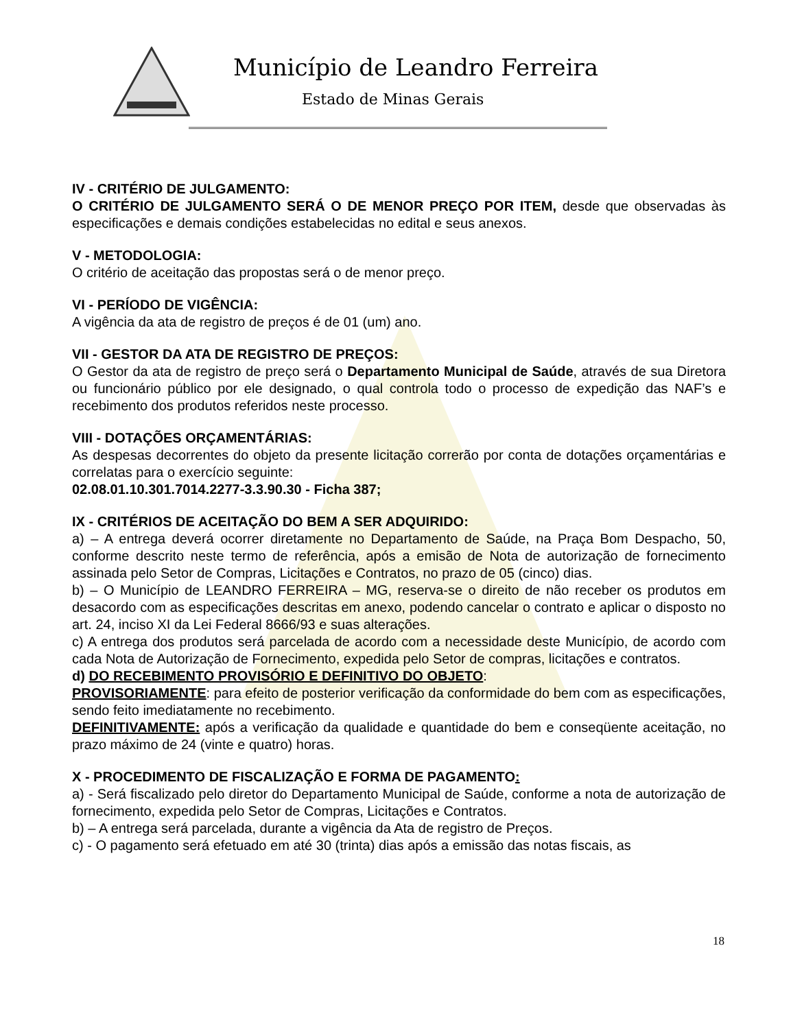Município de Leandro Ferreira
Estado de Minas Gerais
IV - CRITÉRIO DE JULGAMENTO:
O CRITÉRIO DE JULGAMENTO SERÁ O DE MENOR PREÇO POR ITEM, desde que observadas às especificações e demais condições estabelecidas no edital e seus anexos.
V - METODOLOGIA:
O critério de aceitação das propostas será o de menor preço.
VI - PERÍODO DE VIGÊNCIA:
A vigência da ata de registro de preços é de 01 (um) ano.
VII - GESTOR DA ATA DE REGISTRO DE PREÇOS:
O Gestor da ata de registro de preço será o Departamento Municipal de Saúde, através de sua Diretora ou funcionário público por ele designado, o qual controla todo o processo de expedição das NAF’s e recebimento dos produtos referidos neste processo.
VIII - DOTAÇÕES ORÇAMENTÁRIAS:
As despesas decorrentes do objeto da presente licitação correrão por conta de dotações orçamentárias e correlatas para o exercício seguinte:
02.08.01.10.301.7014.2277-3.3.90.30 - Ficha 387;
IX - CRITÉRIOS DE ACEITAÇÃO DO BEM A SER ADQUIRIDO:
a) – A entrega deverá ocorrer diretamente no Departamento de Saúde, na Praça Bom Despacho, 50, conforme descrito neste termo de referência, após a emisão de Nota de autorização de fornecimento assinada pelo Setor de Compras, Licitações e Contratos, no prazo de 05 (cinco) dias.
b) – O Município de LEANDRO FERREIRA – MG, reserva-se o direito de não receber os produtos em desacordo com as especificações descritas em anexo, podendo cancelar o contrato e aplicar o disposto no art. 24, inciso XI da Lei Federal 8666/93 e suas alterações.
c) A entrega dos produtos será parcelada de acordo com a necessidade deste Município, de acordo com cada Nota de Autorização de Fornecimento, expedida pelo Setor de compras, licitações e contratos.
d) DO RECEBIMENTO PROVISÓRIO E DEFINITIVO DO OBJETO:
PROVISORIAMENTE: para efeito de posterior verificação da conformidade do bem com as especificações, sendo feito imediatamente no recebimento.
DEFINITIVAMENTE: após a verificação da qualidade e quantidade do bem e conseqüente aceitação, no prazo máximo de 24 (vinte e quatro) horas.
X - PROCEDIMENTO DE FISCALIZAÇÃO E FORMA DE PAGAMENTO:
a) - Será fiscalizado pelo diretor do Departamento Municipal de Saúde, conforme a nota de autorização de fornecimento, expedida pelo Setor de Compras, Licitações e Contratos.
b) – A entrega será parcelada, durante a vigência da Ata de registro de Preços.
c) - O pagamento será efetuado em até 30 (trinta) dias após a emissão das notas fiscais, as
18